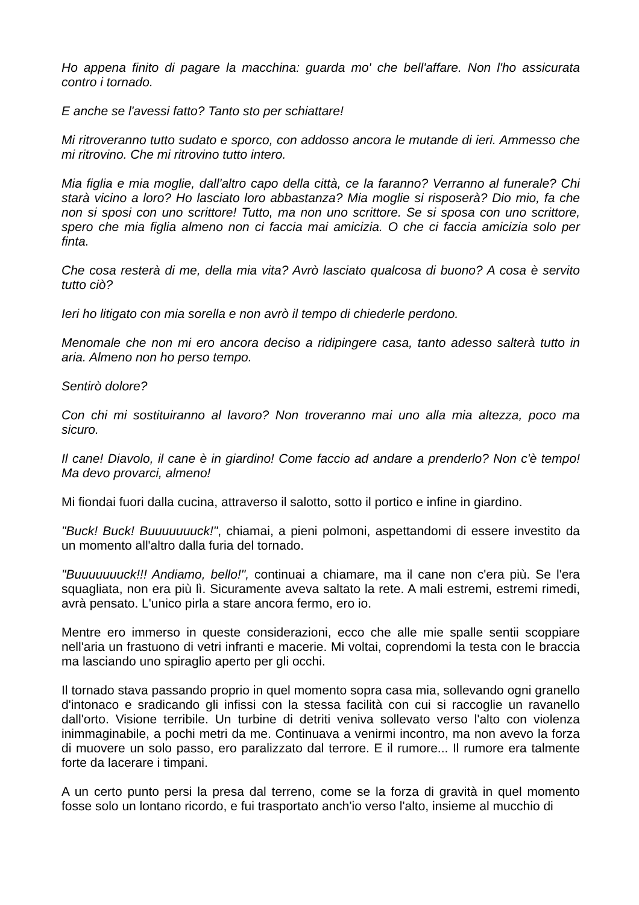Ho appena finito di pagare la macchina: guarda mo' che bell'affare. Non l'ho assicurata contro i tornado.
E anche se l'avessi fatto? Tanto sto per schiattare!
Mi ritroveranno tutto sudato e sporco, con addosso ancora le mutande di ieri. Ammesso che mi ritrovino. Che mi ritrovino tutto intero.
Mia figlia e mia moglie, dall'altro capo della città, ce la faranno? Verranno al funerale? Chi starà vicino a loro? Ho lasciato loro abbastanza? Mia moglie si risposerà? Dio mio, fa che non si sposi con uno scrittore! Tutto, ma non uno scrittore. Se si sposa con uno scrittore, spero che mia figlia almeno non ci faccia mai amicizia. O che ci faccia amicizia solo per finta.
Che cosa resterà di me, della mia vita? Avrò lasciato qualcosa di buono? A cosa è servito tutto ciò?
Ieri ho litigato con mia sorella e non avrò il tempo di chiederle perdono.
Menomale che non mi ero ancora deciso a ridipingere casa, tanto adesso salterà tutto in aria. Almeno non ho perso tempo.
Sentirò dolore?
Con chi mi sostituiranno al lavoro? Non troveranno mai uno alla mia altezza, poco ma sicuro.
Il cane! Diavolo, il cane è in giardino! Come faccio ad andare a prenderlo? Non c'è tempo! Ma devo provarci, almeno!
Mi fiondai fuori dalla cucina, attraverso il salotto, sotto il portico e infine in giardino.
"Buck! Buck! Buuuuuuuck!", chiamai, a pieni polmoni, aspettandomi di essere investito da un momento all'altro dalla furia del tornado.
"Buuuuuuuck!!! Andiamo, bello!", continuai a chiamare, ma il cane non c'era più. Se l'era squagliata, non era più lì. Sicuramente aveva saltato la rete. A mali estremi, estremi rimedi, avrà pensato. L'unico pirla a stare ancora fermo, ero io.
Mentre ero immerso in queste considerazioni, ecco che alle mie spalle sentii scoppiare nell'aria un frastuono di vetri infranti e macerie. Mi voltai, coprendomi la testa con le braccia ma lasciando uno spiraglio aperto per gli occhi.
Il tornado stava passando proprio in quel momento sopra casa mia, sollevando ogni granello d'intonaco e sradicando gli infissi con la stessa facilità con cui si raccoglie un ravanello dall'orto. Visione terribile. Un turbine di detriti veniva sollevato verso l'alto con violenza inimmaginabile, a pochi metri da me. Continuava a venirmi incontro, ma non avevo la forza di muovere un solo passo, ero paralizzato dal terrore. E il rumore... Il rumore era talmente forte da lacerare i timpani.
A un certo punto persi la presa dal terreno, come se la forza di gravità in quel momento fosse solo un lontano ricordo, e fui trasportato anch'io verso l'alto, insieme al mucchio di